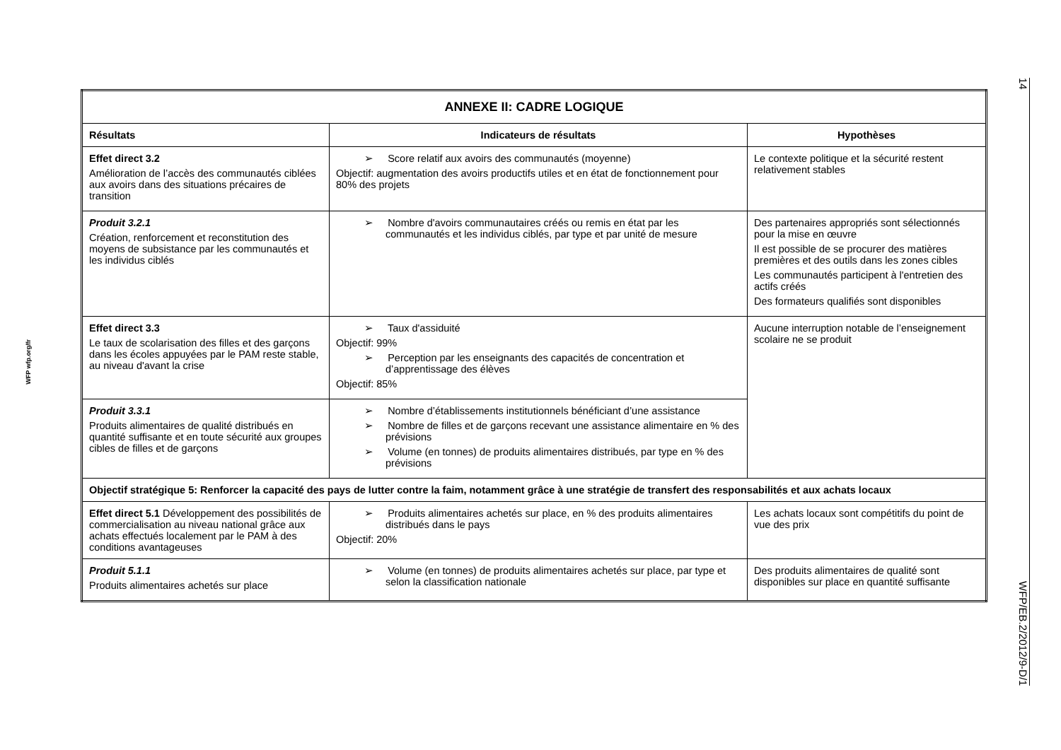14 WFP/EB.2/2012/9-D/1
WFP wfp.org/fr
| ANNEXE II: CADRE LOGIQUE | | |
| --- | --- | --- |
| Résultats | Indicateurs de résultats | Hypothèses |
| Effet direct 3.2 Amélioration de l’accès des communautés ciblées aux avoirs dans des situations précaires de transition | ➢ Score relatif aux avoirs des communautés (moyenne) Objectif: augmentation des avoirs productifs utiles et en état de fonctionnement pour 80% des projets | Le contexte politique et la sécurité restent relativement stables |
| Produit 3.2.1 Création, renforcement et reconstitution des moyens de subsistance par les communautés et les individus ciblés | ➢ Nombre d'avoirs communautaires créés ou remis en état par les communautés et les individus ciblés, par type et par unité de mesure | Des partenaires appropriés sont sélectionnés pour la mise en œuvre Il est possible de se procurer des matières premières et des outils dans les zones cibles Les communautés participent à l'entretien des actifs créés Des formateurs qualifiés sont disponibles |
| Effet direct 3.3 Le taux de scolarisation des filles et des garçons dans les écoles appuyées par le PAM reste stable, au niveau d'avant la crise | ➢ Taux d'assiduité Objectif: 99% ➢ Perception par les enseignants des capacités de concentration et d’apprentissage des élèves Objectif: 85% | Aucune interruption notable de l’enseignement scolaire ne se produit |
| Produit 3.3.1 Produits alimentaires de qualité distribués en quantité suffisante et en toute sécurité aux groupes cibles de filles et de garçons | ➢ Nombre d’établissements institutionnels bénéficiant d’une assistance ➢ Nombre de filles et de garçons recevant une assistance alimentaire en % des prévisions ➢ Volume (en tonnes) de produits alimentaires distribués, par type en % des prévisions | |
| Objectif stratégique 5: Renforcer la capacité des pays de lutter contre la faim, notamment grâce à une stratégie de transfert des responsabilités et aux achats locaux | | |
| Effet direct 5.1 Développement des possibilités de commercialisation au niveau national grâce aux achats effectués localement par le PAM à des conditions avantageuses | ➢ Produits alimentaires achetés sur place, en % des produits alimentaires distribués dans le pays Objectif: 20% | Les achats locaux sont compétitifs du point de vue des prix |
| Produit 5.1.1 Produits alimentaires achetés sur place | ➢ Volume (en tonnes) de produits alimentaires achetés sur place, par type et selon la classification nationale | Des produits alimentaires de qualité sont disponibles sur place en quantité suffisante |